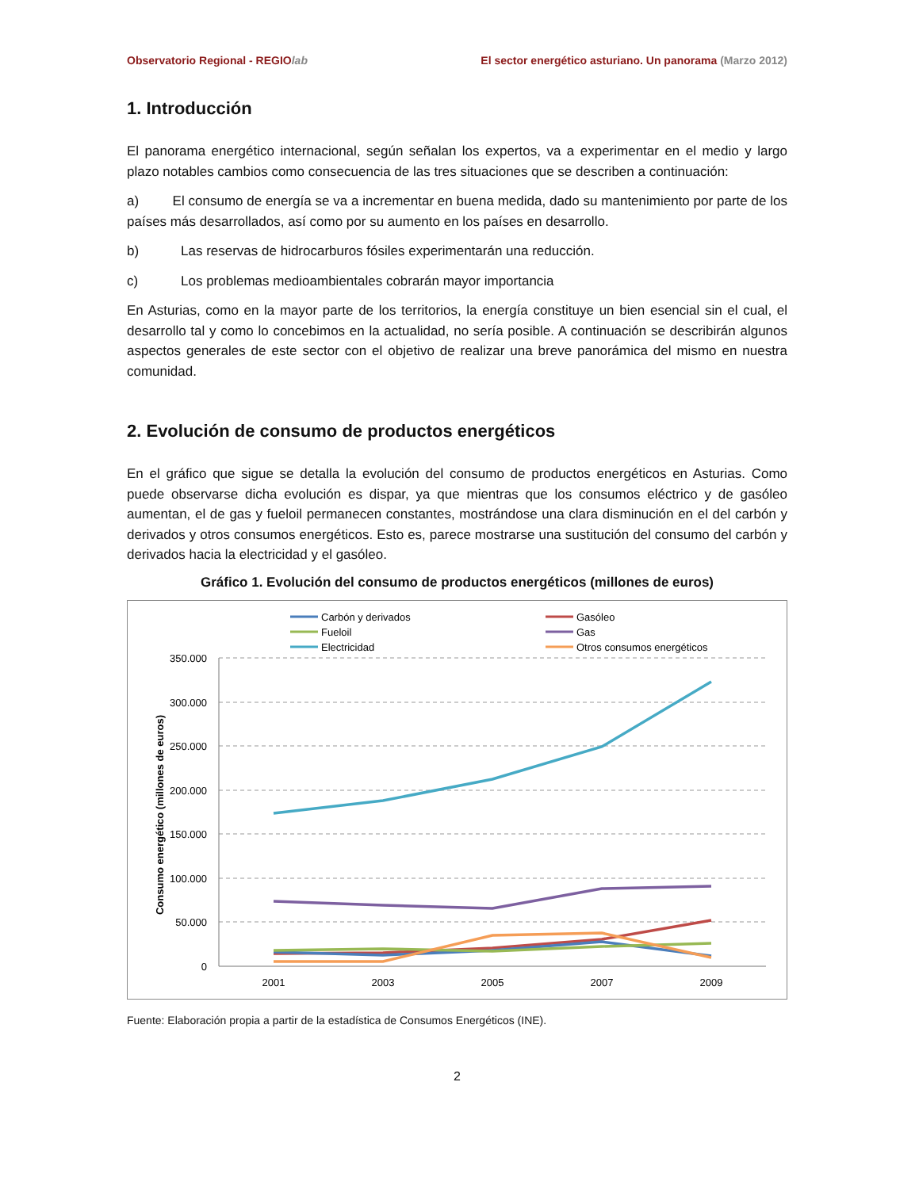Observatorio Regional - REGIOlab El sector energético asturiano. Un panorama (Marzo 2012)
1. Introducción
El panorama energético internacional, según señalan los expertos, va a experimentar en el medio y largo plazo notables cambios como consecuencia de las tres situaciones que se describen a continuación:
a)   El consumo de energía se va a incrementar en buena medida, dado su mantenimiento por parte de los países más desarrollados, así como por su aumento en los países en desarrollo.
b) Las reservas de hidrocarburos fósiles experimentarán una reducción.
c) Los problemas medioambientales cobrarán mayor importancia
En Asturias, como en la mayor parte de los territorios, la energía constituye un bien esencial sin el cual, el desarrollo tal y como lo concebimos en la actualidad, no sería posible. A continuación se describirán algunos aspectos generales de este sector con el objetivo de realizar una breve panorámica del mismo en nuestra comunidad.
2. Evolución de consumo de productos energéticos
En el gráfico que sigue se detalla la evolución del consumo de productos energéticos en Asturias. Como puede observarse dicha evolución es dispar, ya que mientras que los consumos eléctrico y de gasóleo aumentan, el de gas y fueloil permanecen constantes, mostrándose una clara disminución en el del carbón y derivados y otros consumos energéticos. Esto es, parece mostrarse una sustitución del consumo del carbón y derivados hacia la electricidad y el gasóleo.
Gráfico 1. Evolución del consumo de productos energéticos (millones de euros)
Carbón y derivados
Gasóleo
Fueloil
Gas
Electricidad
Otros consumos energéticos
350.000
300.000
250.000
200.000
150.000
100.000
50.000
0
2001
2003
2005
2007
2009
Consumo energético (millones de euros)
Fuente: Elaboración propia a partir de la estadística de Consumos Energéticos (INE).
2